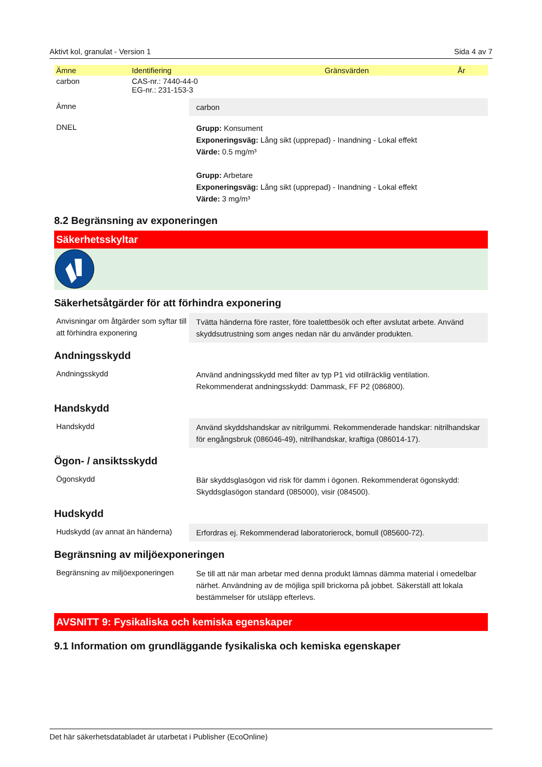Aktivt kol, granulat - Version 1 Sida 4 av 7
| Ämne | Identifiering | Gränsvärden | År |
| --- | --- | --- | --- |
| carbon | CAS-nr.: 7440-44-0 EG-nr.: 231-153-3 | | |
Ämne carbon
DNEL Grupp: Konsument
Exponeringsväg: Lång sikt (upprepad) - Inandning - Lokal effekt
Värde: 0.5 mg/m³
Grupp: Arbetare
Exponeringsväg: Lång sikt (upprepad) - Inandning - Lokal effekt
Värde: 3 mg/m³
8.2 Begränsning av exponeringen
Säkerhetsskyltar
Säkerhetsåtgärder för att förhindra exponering
Anvisningar om åtgärder som syftar till att förhindra exponering
Tvätta händerna före raster, före toalettbesök och efter avslutat arbete. Använd skyddsutrustning som anges nedan när du använder produkten.
Andningsskydd
Andningsskydd Använd andningsskydd med filter av typ P1 vid otillräcklig ventilation. Rekommenderat andningsskydd: Dammask, FF P2 (086800).
Handskydd
Handskydd Använd skyddshandskar av nitrilgummi. Rekommenderade handskar: nitrilhandskar för engångsbruk (086046-49), nitrilhandskar, kraftiga (086014-17).
Ögon- / ansiktsskydd
Ögonskydd Bär skyddsglasögon vid risk för damm i ögonen. Rekommenderat ögonskydd: Skyddsglasögon standard (085000), visir (084500).
Hudskydd
Hudskydd (av annat än händerna)
Erfordras ej. Rekommenderad laboratorierock, bomull (085600-72).
Begränsning av miljöexponeringen
Begränsning av miljöexponeringen
Se till att när man arbetar med denna produkt lämnas dämma material i omedelbar närhet. Användning av de möjliga spill brickorna på jobbet. Säkerställ att lokala bestämmelser för utsläpp efterlevs.
AVSNITT 9: Fysikaliska och kemiska egenskaper
9.1 Information om grundläggande fysikaliska och kemiska egenskaper
Det här säkerhetsdatabladet är utarbetat i Publisher (EcoOnline)